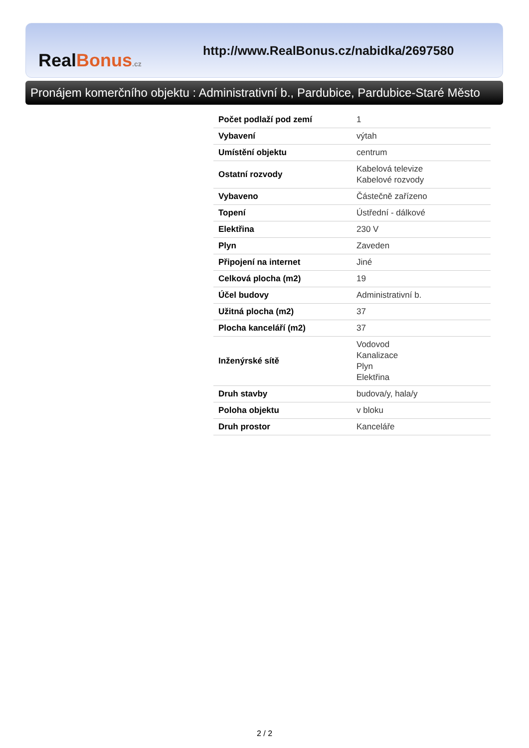Real Bonus.cz
http://www.RealBonus.cz/nabidka/2697580
Pronájem komerčního objektu : Administrativní b., Pardubice, Pardubice-Staré Město
| Počet podlaží pod zemí | 1 |
| Vybavení | výtah |
| Umístění objektu | centrum |
| Ostatní rozvody | Kabelová televize Kabelové rozvody |
| Vybaveno | Částečně zařízeno |
| Topení | Ústřední - dálkové |
| Elektřina | 230 V |
| Plyn | Zaveden |
| Připojení na internet | Jiné |
| Celková plocha (m2) | 19 |
| Účel budovy | Administrativní b. |
| Užitná plocha (m2) | 37 |
| Plocha kanceláří (m2) | 37 |
| Inženýrské sítě | Vodovod Kanalizace Plyn Elektřina |
| Druh stavby | budova/y, hala/y |
| Poloha objektu | v bloku |
| Druh prostor | Kanceláře |
2 / 2